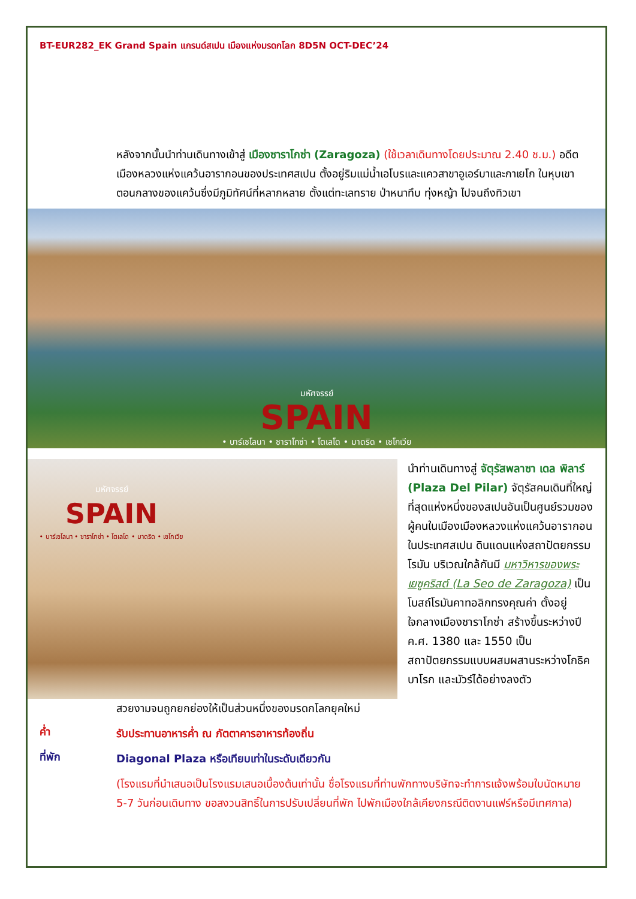BT-EUR282_EK Grand Spain แกรนด์สเปน เมืองแห่งมรดกโลก 8D5N OCT-DEC’24
หลังจากนั้นนำท่านเดินทางเข้าสู่ เมืองซาราโกซ่า (Zaragoza) (ใช้เวลาเดินทางโดยประมาณ 2.40 ช.ม.) อดีตเมืองหลวงแห่งแคว้นอารากอนของประเทศสเปน ตั้งอยู่ริมแม่น้ำเอโบรและแควสาขาอูเอร์บาและกาเยโก ในหุบเขาตอนกลางของแคว้นซึ่งมีภูมิทัศน์ที่หลากหลาย ตั้งแต่ทะเลทราย ป่าหนาทึบ ทุ่งหญ้า ไปจนถึงทิวเขา
มหัศจรรย์
SPAIN
• บาร์เซโลนา • ซาราโกซ่า • โตเลโด • มาดริด • เซโกเวีย
มหัศจรรย์
SPAIN
• บาร์เซโลนา • ซาราโกซ่า • โตเลโด • มาดริด • เซโกเวีย
นำท่านเดินทางสู่ จัตุรัสพลาซา เดล พิลาร์ (Plaza Del Pilar) จัตุรัสคนเดินที่ใหญ่ที่สุดแห่งหนึ่งของสเปนอันเป็นศูนย์รวมของผู้คนในเมืองเมืองหลวงแห่งแคว้นอารากอนในประเทศสเปน ดินแดนแห่งสถาปัตยกรรมโรมัน บริเวณใกล้กันมี มหาวิหารของพระเยซูคริสต์ (La Seo de Zaragoza) เป็นโบสถ์โรมันคาทอลิกทรงคุณค่า ตั้งอยู่ใจกลางเมืองซาราโกซ่า สร้างขึ้นระหว่างปี ค.ศ. 1380 และ 1550 เป็นสถาปัตยกรรมแบบผสมผสานระหว่างโกธิคบาโรก และมัวร์ได้อย่างลงตัว
สวยงามจนถูกยกย่องให้เป็นส่วนหนึ่งของมรดกโลกยุคใหม่
ค่ำ
รับประทานอาหารค่ำ ณ ภัตตาคารอาหารท้องถิ่น
ที่พัก
Diagonal Plaza หรือเทียบเท่าในระดับเดียวกัน
(โรงแรมที่นำเสนอเป็นโรงแรมเสนอเบื้องต้นเท่านั้น ชื่อโรงแรมที่ท่านพักทางบริษัทจะทำการแจ้งพร้อมใบนัดหมาย 5-7 วันก่อนเดินทาง ขอสงวนสิทธิ์ในการปรับเปลี่ยนที่พัก ไปพักเมืองใกล้เคียงกรณีติดงานแฟร์หรือมีเทศกาล)